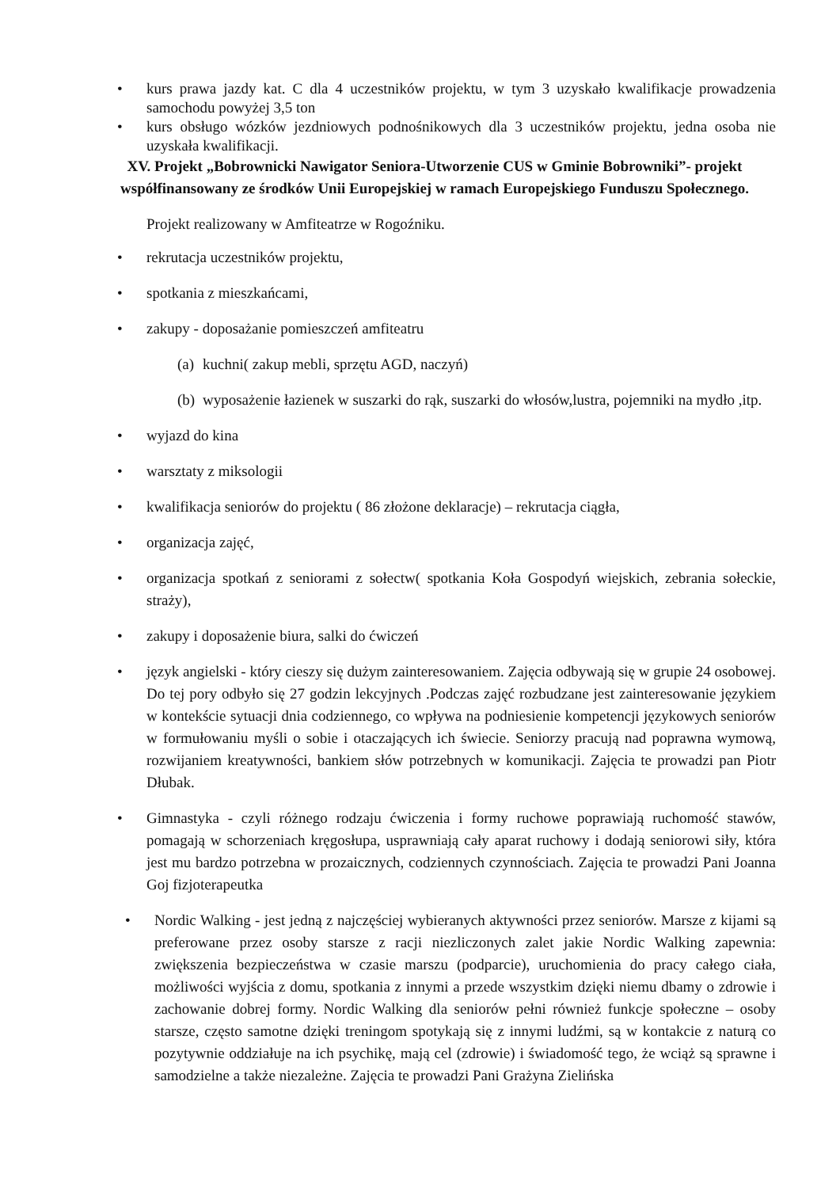• kurs prawa jazdy kat. C dla 4 uczestników projektu, w tym 3 uzyskało kwalifikacje prowadzenia samochodu powyżej 3,5 ton
• kurs obsługo wózków jezdniowych podnośnikowych dla 3 uczestników projektu, jedna osoba nie uzyskała kwalifikacji.
XV. Projekt „Bobrownicki Nawigator Seniora-Utworzenie CUS w Gminie Bobrowniki”- projekt współfinansowany ze środków Unii Europejskiej w ramach Europejskiego Funduszu Społecznego.
Projekt realizowany w Amfiteatrze w Rogoźniku.
• rekrutacja uczestników projektu,
• spotkania z mieszkańcami,
• zakupy - doposażanie pomieszczeń amfiteatru
(a) kuchni( zakup mebli, sprzętu AGD, naczyń)
(b) wyposażenie łazienek w suszarki do rąk, suszarki do włosów,lustra, pojemniki na mydło ,itp.
• wyjazd do kina
• warsztaty z miksologii
• kwalifikacja seniorów do projektu ( 86 złożone deklaracje) – rekrutacja ciągła,
• organizacja zajęć,
• organizacja spotkań z seniorami z sołectw( spotkania Koła Gospodyń wiejskich, zebrania sołeckie, straży),
• zakupy i doposażenie biura, salki do ćwiczeń
• język angielski - który cieszy się dużym zainteresowaniem. Zajęcia odbywają się w grupie 24 osobowej. Do tej pory odbyło się 27 godzin lekcyjnych .Podczas zajęć rozbudzane jest zainteresowanie językiem w kontekście sytuacji dnia codziennego, co wpływa na podniesienie kompetencji językowych seniorów w formułowaniu myśli o sobie i otaczających ich świecie. Seniorzy pracują nad poprawna wymową, rozwijaniem kreatywności, bankiem słów potrzebnych w komunikacji. Zajęcia te prowadzi pan Piotr Dłubak.
• Gimnastyka - czyli różnego rodzaju ćwiczenia i formy ruchowe poprawiają ruchomość stawów, pomagają w schorzeniach kręgosłupa, usprawniają cały aparat ruchowy i dodają seniorowi siły, która jest mu bardzo potrzebna w prozaicznych, codziennych czynnościach. Zajęcia te prowadzi Pani Joanna Goj fizjoterapeutka
• Nordic Walking - jest jedną z najczęściej wybieranych aktywności przez seniorów. Marsze z kijami są preferowane przez osoby starsze z racji niezliczonych zalet jakie Nordic Walking zapewnia: zwiększenia bezpieczeństwa w czasie marszu (podparcie), uruchomienia do pracy całego ciała, możliwości wyjścia z domu, spotkania z innymi a przede wszystkim dzięki niemu dbamy o zdrowie i zachowanie dobrej formy. Nordic Walking dla seniorów pełni również funkcje społeczne – osoby starsze, często samotne dzięki treningom spotykają się z innymi ludźmi, są w kontakcie z naturą co pozytywnie oddziałuje na ich psychikę, mają cel (zdrowie) i świadomość tego, że wciąż są sprawne i samodzielne a także niezależne. Zajęcia te prowadzi Pani Grażyna Zielińska